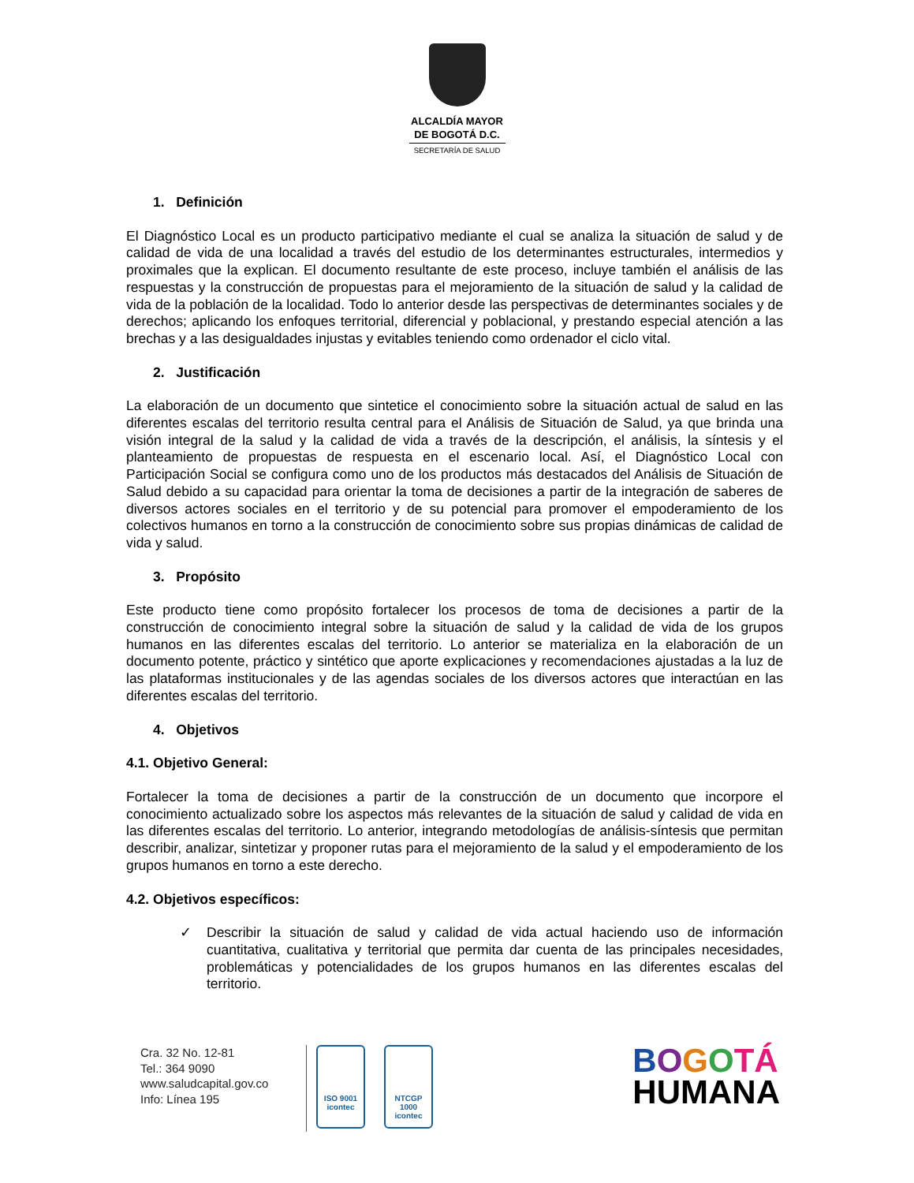ALCALDÍA MAYOR
DE BOGOTÁ D.C.
SECRETARÍA DE SALUD
1. Definición
El Diagnóstico Local es un producto participativo mediante el cual se analiza la situación de salud y de calidad de vida de una localidad a través del estudio de los determinantes estructurales, intermedios y proximales que la explican. El documento resultante de este proceso, incluye también el análisis de las respuestas y la construcción de propuestas para el mejoramiento de la situación de salud y la calidad de vida de la población de la localidad. Todo lo anterior desde las perspectivas de determinantes sociales y de derechos; aplicando los enfoques territorial, diferencial y poblacional, y prestando especial atención a las brechas y a las desigualdades injustas y evitables teniendo como ordenador el ciclo vital.
2. Justificación
La elaboración de un documento que sintetice el conocimiento sobre la situación actual de salud en las diferentes escalas del territorio resulta central para el Análisis de Situación de Salud, ya que brinda una visión integral de la salud y la calidad de vida a través de la descripción, el análisis, la síntesis y el planteamiento de propuestas de respuesta en el escenario local. Así, el Diagnóstico Local con Participación Social se configura como uno de los productos más destacados del Análisis de Situación de Salud debido a su capacidad para orientar la toma de decisiones a partir de la integración de saberes de diversos actores sociales en el territorio y de su potencial para promover el empoderamiento de los colectivos humanos en torno a la construcción de conocimiento sobre sus propias dinámicas de calidad de vida y salud.
3. Propósito
Este producto tiene como propósito fortalecer los procesos de toma de decisiones a partir de la construcción de conocimiento integral sobre la situación de salud y la calidad de vida de los grupos humanos en las diferentes escalas del territorio. Lo anterior se materializa en la elaboración de un documento potente, práctico y sintético que aporte explicaciones y recomendaciones ajustadas a la luz de las plataformas institucionales y de las agendas sociales de los diversos actores que interactúan en las diferentes escalas del territorio.
4. Objetivos
4.1. Objetivo General:
Fortalecer la toma de decisiones a partir de la construcción de un documento que incorpore el conocimiento actualizado sobre los aspectos más relevantes de la situación de salud y calidad de vida en las diferentes escalas del territorio. Lo anterior, integrando metodologías de análisis-síntesis que permitan describir, analizar, sintetizar y proponer rutas para el mejoramiento de la salud y el empoderamiento de los grupos humanos en torno a este derecho.
4.2. Objetivos específicos:
✓ Describir la situación de salud y calidad de vida actual haciendo uso de información cuantitativa, cualitativa y territorial que permita dar cuenta de las principales necesidades, problemáticas y potencialidades de los grupos humanos en las diferentes escalas del territorio.
Cra. 32 No. 12-81
Tel.: 364 9090
www.saludcapital.gov.co
Info: Línea 195
ISO 9001
icontec
NTCGP
1000
icontec
BOGOTÁ
HUMANA